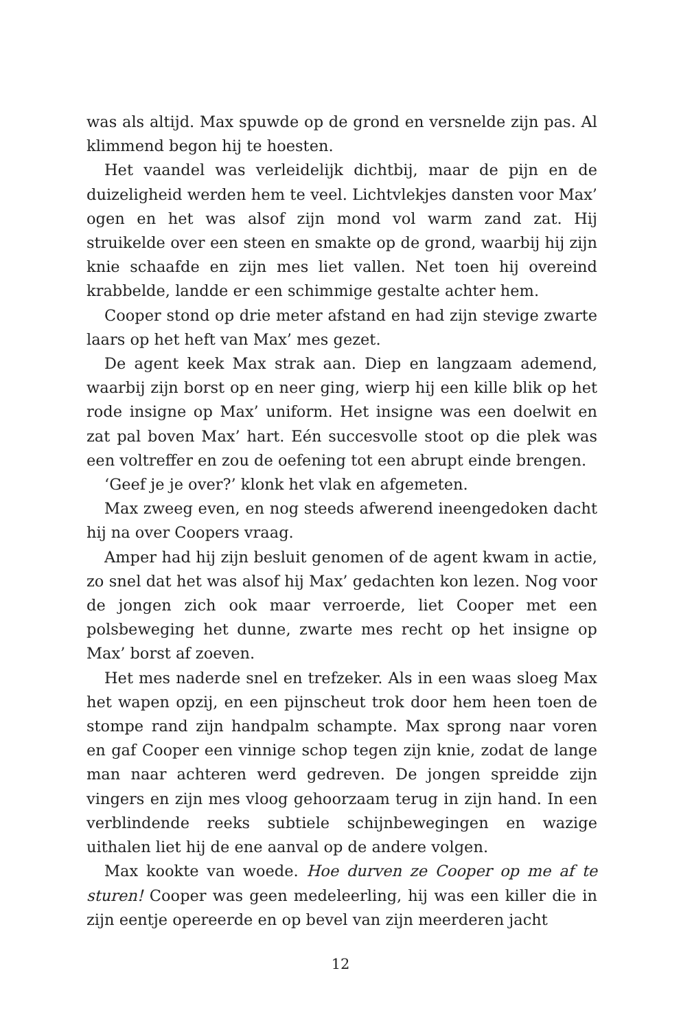was als altijd. Max spuwde op de grond en versnelde zijn pas. Al klimmend begon hij te hoesten.
Het vaandel was verleidelijk dichtbij, maar de pijn en de duizeligheid werden hem te veel. Lichtvlekjes dansten voor Max’ ogen en het was alsof zijn mond vol warm zand zat. Hij struikelde over een steen en smakte op de grond, waarbij hij zijn knie schaafde en zijn mes liet vallen. Net toen hij overeind krabbelde, landde er een schimmige gestalte achter hem.
Cooper stond op drie meter afstand en had zijn stevige zwarte laars op het heft van Max’ mes gezet.
De agent keek Max strak aan. Diep en langzaam ademend, waarbij zijn borst op en neer ging, wierp hij een kille blik op het rode insigne op Max’ uniform. Het insigne was een doelwit en zat pal boven Max’ hart. Eén succesvolle stoot op die plek was een voltreffer en zou de oefening tot een abrupt einde brengen.
‘Geef je je over?’ klonk het vlak en afgemeten.
Max zweeg even, en nog steeds afwerend ineengedoken dacht hij na over Coopers vraag.
Amper had hij zijn besluit genomen of de agent kwam in actie, zo snel dat het was alsof hij Max’ gedachten kon lezen. Nog voor de jongen zich ook maar verroerde, liet Cooper met een polsbeweging het dunne, zwarte mes recht op het insigne op Max’ borst af zoeven.
Het mes naderde snel en trefzeker. Als in een waas sloeg Max het wapen opzij, en een pijnscheut trok door hem heen toen de stompe rand zijn handpalm schampte. Max sprong naar voren en gaf Cooper een vinnige schop tegen zijn knie, zodat de lange man naar achteren werd gedreven. De jongen spreidde zijn vingers en zijn mes vloog gehoorzaam terug in zijn hand. In een verblindende reeks subtiele schijnbewegingen en wazige uithalen liet hij de ene aanval op de andere volgen.
Max kookte van woede. Hoe durven ze Cooper op me af te sturen! Cooper was geen medeleerling, hij was een killer die in zijn eentje opereerde en op bevel van zijn meerderen jacht
12